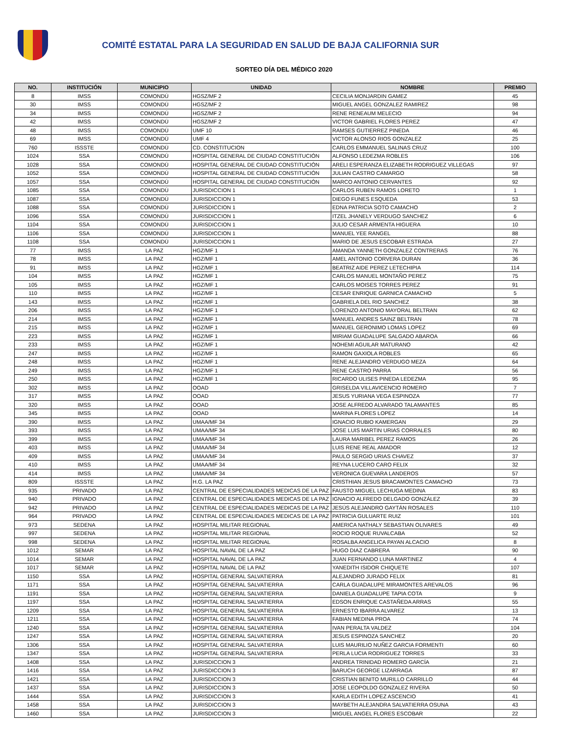COMITÉ ESTATAL PARA LA SEGURIDAD EN SALUD DE BAJA CALIFORNIA SUR
SORTEO DÍA DEL MÉDICO 2020
| NO. | INSTITUCIÓN | MUNICIPIO | UNIDAD | NOMBRE | PREMIO |
| --- | --- | --- | --- | --- | --- |
| 8 | IMSS | COMONDÚ | HGSZ/MF 2 | CECILIA MONJARDIN GAMEZ | 45 |
| 30 | IMSS | COMONDÚ | HGSZ/MF 2 | MIGUEL ANGEL GONZALEZ RAMIREZ | 98 |
| 34 | IMSS | COMONDÚ | HGSZ/MF 2 | RENE RENEAUM MELECIO | 94 |
| 42 | IMSS | COMONDÚ | HGSZ/MF 2 | VICTOR GABRIEL FLORES PEREZ | 47 |
| 48 | IMSS | COMONDÚ | UMF 10 | RAMSES GUTIERREZ PINEDA | 46 |
| 69 | IMSS | COMONDÚ | UMF 4 | VICTOR ALONSO RIOS GONZALEZ | 25 |
| 760 | ISSSTE | COMONDÚ | CD. CONSTITUCION | CARLOS EMMANUEL SALINAS CRUZ | 100 |
| 1024 | SSA | COMONDÚ | HOSPITAL GENERAL DE CIUDAD CONSTITUCIÓN | ALFONSO LEDEZMA ROBLES | 106 |
| 1028 | SSA | COMONDÚ | HOSPITAL GENERAL DE CIUDAD CONSTITUCIÓN | ARELI ESPERANZA ELIZABETH RODRIGUEZ VILLEGAS | 97 |
| 1052 | SSA | COMONDÚ | HOSPITAL GENERAL DE CIUDAD CONSTITUCIÓN | JULIAN CASTRO CAMARGO | 58 |
| 1057 | SSA | COMONDÚ | HOSPITAL GENERAL DE CIUDAD CONSTITUCIÓN | MARCO ANTONIO CERVANTES | 92 |
| 1085 | SSA | COMONDÚ | JURISDICCION 1 | CARLOS RUBEN RAMOS LORETO | 1 |
| 1087 | SSA | COMONDÚ | JURISDICCION 1 | DIEGO FUNES ESQUEDA | 53 |
| 1088 | SSA | COMONDÚ | JURISDICCION 1 | EDNA PATRICIA SOTO CAMACHO | 2 |
| 1096 | SSA | COMONDÚ | JURISDICCION 1 | ITZEL JHANELY VERDUGO SANCHEZ | 6 |
| 1104 | SSA | COMONDÚ | JURISDICCION 1 | JULIO CESAR ARMENTA HIGUERA | 10 |
| 1106 | SSA | COMONDÚ | JURISDICCION 1 | MANUEL YEE RANGEL | 88 |
| 1108 | SSA | COMONDÚ | JURISDICCION 1 | MARIO DE JESUS ESCOBAR ESTRADA | 27 |
| 77 | IMSS | LA PAZ | HGZ/MF 1 | AMANDA YANNETH GONZALEZ CONTRERAS | 76 |
| 78 | IMSS | LA PAZ | HGZ/MF 1 | AMEL ANTONIO CORVERA DURAN | 36 |
| 91 | IMSS | LA PAZ | HGZ/MF 1 | BEATRIZ AIDE PEREZ LETECHIPIA | 114 |
| 104 | IMSS | LA PAZ | HGZ/MF 1 | CARLOS MANUEL MONTAÑO PEREZ | 75 |
| 105 | IMSS | LA PAZ | HGZ/MF 1 | CARLOS MOISES TORRES PEREZ | 91 |
| 110 | IMSS | LA PAZ | HGZ/MF 1 | CESAR ENRIQUE GARNICA CAMACHO | 5 |
| 143 | IMSS | LA PAZ | HGZ/MF 1 | GABRIELA DEL RIO SANCHEZ | 38 |
| 206 | IMSS | LA PAZ | HGZ/MF 1 | LORENZO ANTONIO MAYORAL BELTRAN | 62 |
| 214 | IMSS | LA PAZ | HGZ/MF 1 | MANUEL ANDRES SAINZ BELTRAN | 78 |
| 215 | IMSS | LA PAZ | HGZ/MF 1 | MANUEL GERONIMO LOMAS LOPEZ | 69 |
| 223 | IMSS | LA PAZ | HGZ/MF 1 | MIRIAM GUADALUPE SALGADO ABAROA | 66 |
| 233 | IMSS | LA PAZ | HGZ/MF 1 | NOHEMI AGUILAR MATURANO | 42 |
| 247 | IMSS | LA PAZ | HGZ/MF 1 | RAMON GAXIOLA ROBLES | 65 |
| 248 | IMSS | LA PAZ | HGZ/MF 1 | RENE ALEJANDRO VERDUGO MEZA | 64 |
| 249 | IMSS | LA PAZ | HGZ/MF 1 | RENE CASTRO PARRA | 56 |
| 250 | IMSS | LA PAZ | HGZ/MF 1 | RICARDO ULISES PINEDA LEDEZMA | 95 |
| 302 | IMSS | LA PAZ | OOAD | GRISELDA VILLAVICENCIO ROMERO | 7 |
| 317 | IMSS | LA PAZ | OOAD | JESUS YURIANA VEGA ESPINOZA | 77 |
| 320 | IMSS | LA PAZ | OOAD | JOSE ALFREDO ALVARADO TALAMANTES | 85 |
| 345 | IMSS | LA PAZ | OOAD | MARINA FLORES LOPEZ | 14 |
| 390 | IMSS | LA PAZ | UMAA/MF 34 | IGNACIO RUBIO KAMERGAN | 29 |
| 393 | IMSS | LA PAZ | UMAA/MF 34 | JOSE LUIS MARTIN URIAS CORRALES | 80 |
| 399 | IMSS | LA PAZ | UMAA/MF 34 | LAURA MARIBEL PEREZ RAMOS | 26 |
| 403 | IMSS | LA PAZ | UMAA/MF 34 | LUIS RENE REAL AMADOR | 12 |
| 409 | IMSS | LA PAZ | UMAA/MF 34 | PAULO SERGIO URIAS CHAVEZ | 37 |
| 410 | IMSS | LA PAZ | UMAA/MF 34 | REYNA LUCERO CARO FELIX | 32 |
| 414 | IMSS | LA PAZ | UMAA/MF 34 | VERONICA GUEVARA LANDEROS | 57 |
| 809 | ISSSTE | LA PAZ | H.G. LA PAZ | CRISTHIAN JESUS BRACAMONTES CAMACHO | 73 |
| 935 | PRIVADO | LA PAZ | CENTRAL DE ESPECIALIDADES MEDICAS DE LA PAZ | FAUSTO MIGUEL LECHUGA MEDINA | 83 |
| 940 | PRIVADO | LA PAZ | CENTRAL DE ESPECIALIDADES MEDICAS DE LA PAZ | IGNACIO ALFREDO DELGADO GONZÁLEZ | 39 |
| 942 | PRIVADO | LA PAZ | CENTRAL DE ESPECIALIDADES MEDICAS DE LA PAZ | JESÚS ALEJANDRO GAYTÁN ROSALES | 110 |
| 964 | PRIVADO | LA PAZ | CENTRAL DE ESPECIALIDADES MEDICAS DE LA PAZ | PATRICIA GULUARTE RUIZ | 101 |
| 973 | SEDENA | LA PAZ | HOSPITAL MILITAR REGIONAL | AMERICA NATHALY SEBASTIAN OLIVARES | 49 |
| 997 | SEDENA | LA PAZ | HOSPITAL MILITAR REGIONAL | ROCIO ROQUE RUVALCABA | 52 |
| 998 | SEDENA | LA PAZ | HOSPITAL MILITAR REGIONAL | ROSALBA ANGELICA PAYAN ALCACIO | 8 |
| 1012 | SEMAR | LA PAZ | HOSPITAL NAVAL DE LA PAZ | HUGO DIAZ CABRERA | 90 |
| 1014 | SEMAR | LA PAZ | HOSPITAL NAVAL DE LA PAZ | JUAN FERNANDO LUNA MARTINEZ | 4 |
| 1017 | SEMAR | LA PAZ | HOSPITAL NAVAL DE LA PAZ | YANEDITH ISIDOR CHIQUETE | 107 |
| 1150 | SSA | LA PAZ | HOSPITAL GENERAL SALVATIERRA | ALEJANDRO JURADO FELIX | 81 |
| 1171 | SSA | LA PAZ | HOSPITAL GENERAL SALVATIERRA | CARLA GUADALUPE MIRAMONTES AREVALOS | 96 |
| 1191 | SSA | LA PAZ | HOSPITAL GENERAL SALVATIERRA | DANIELA GUADALUPE TAPIA COTA | 9 |
| 1197 | SSA | LA PAZ | HOSPITAL GENERAL SALVATIERRA | EDSON ENRIQUE CASTAÑEDA ARRAS | 55 |
| 1209 | SSA | LA PAZ | HOSPITAL GENERAL SALVATIERRA | ERNESTO IBARRA ALVAREZ | 13 |
| 1211 | SSA | LA PAZ | HOSPITAL GENERAL SALVATIERRA | FABIAN MEDINA PROA | 74 |
| 1240 | SSA | LA PAZ | HOSPITAL GENERAL SALVATIERRA | IVAN PERALTA VALDEZ | 104 |
| 1247 | SSA | LA PAZ | HOSPITAL GENERAL SALVATIERRA | JESUS ESPINOZA SANCHEZ | 20 |
| 1306 | SSA | LA PAZ | HOSPITAL GENERAL SALVATIERRA | LUIS MAURILIO NUÑEZ GARCIA FORMENTI | 60 |
| 1347 | SSA | LA PAZ | HOSPITAL GENERAL SALVATIERRA | PERLA LUCIA RODRIGUEZ TORRES | 33 |
| 1408 | SSA | LA PAZ | JURISDICCION 3 | ANDREA TRINIDAD ROMERO GARCÍA | 21 |
| 1416 | SSA | LA PAZ | JURISDICCION 3 | BARUCH GEORGE LIZARRAGA | 87 |
| 1421 | SSA | LA PAZ | JURISDICCION 3 | CRISTIAN BENITO MURILLO CARRILLO | 44 |
| 1437 | SSA | LA PAZ | JURISDICCION 3 | JOSE LEOPOLDO GONZALEZ RIVERA | 50 |
| 1444 | SSA | LA PAZ | JURISDICCION 3 | KARLA EDITH LOPEZ ASCENCIO | 41 |
| 1458 | SSA | LA PAZ | JURISDICCION 3 | MAYBETH ALEJANDRA SALVATIERRA OSUNA | 43 |
| 1460 | SSA | LA PAZ | JURISDICCION 3 | MIGUEL ANGEL FLORES ESCOBAR | 22 |